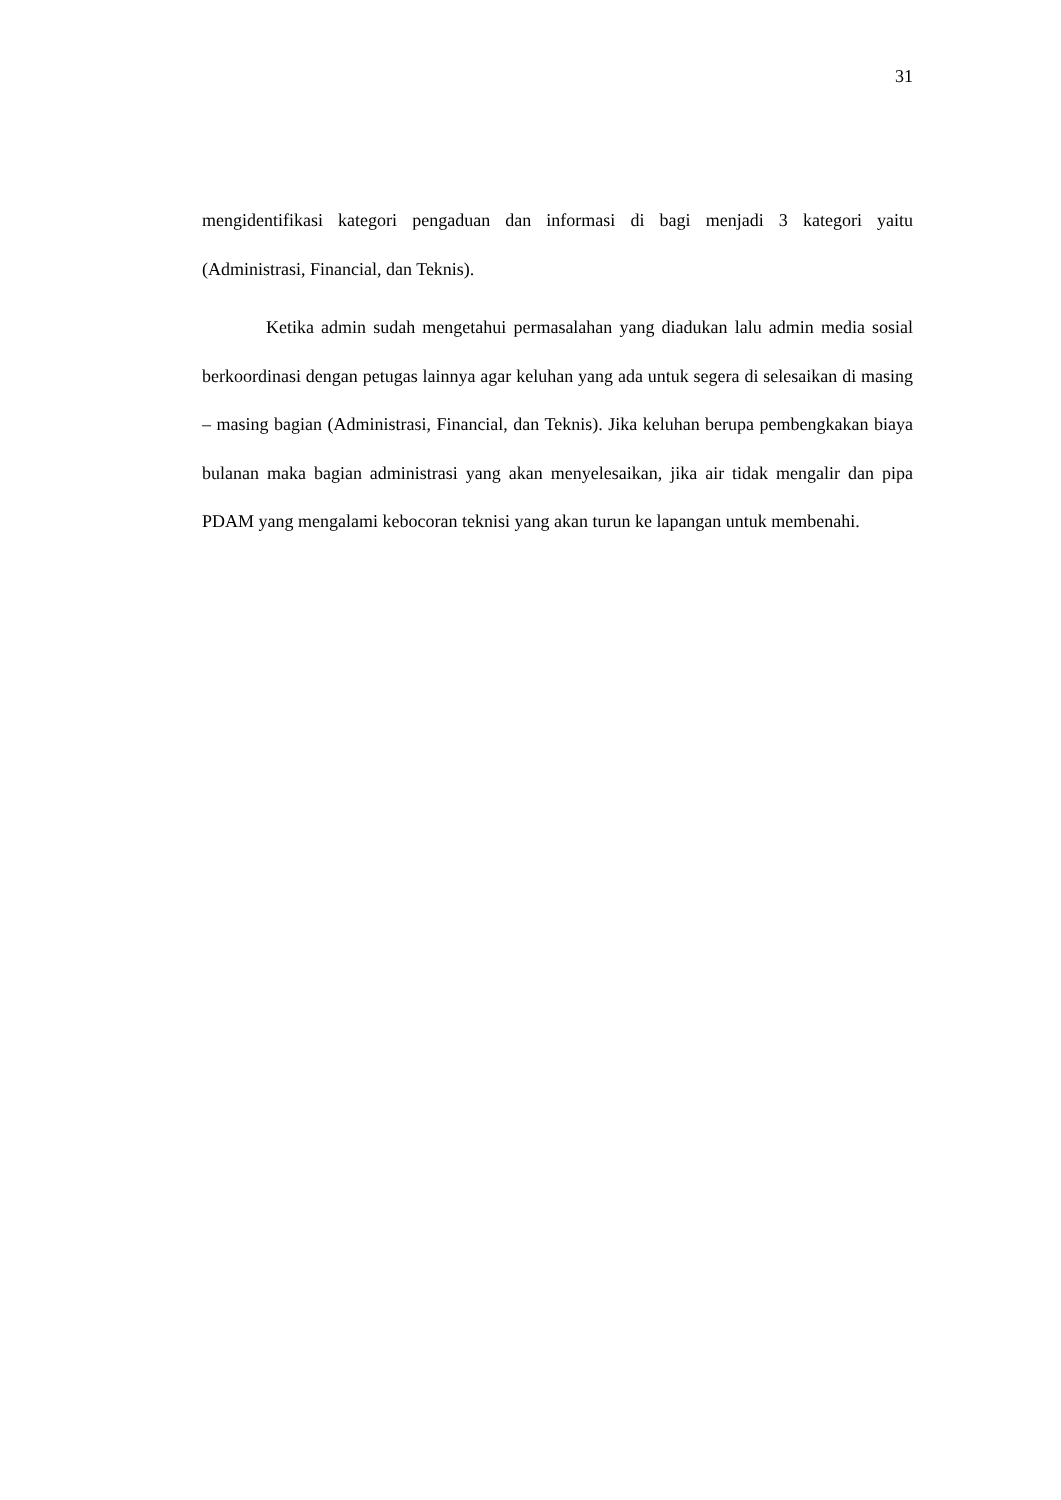31
mengidentifikasi kategori pengaduan dan informasi di bagi menjadi 3 kategori yaitu (Administrasi, Financial, dan Teknis).
Ketika admin sudah mengetahui permasalahan yang diadukan lalu admin media sosial berkoordinasi dengan petugas lainnya agar keluhan yang ada untuk segera di selesaikan di masing – masing bagian (Administrasi, Financial, dan Teknis). Jika keluhan berupa pembengkakan biaya bulanan maka bagian administrasi yang akan menyelesaikan, jika air tidak mengalir dan pipa PDAM yang mengalami kebocoran teknisi yang akan turun ke lapangan untuk membenahi.